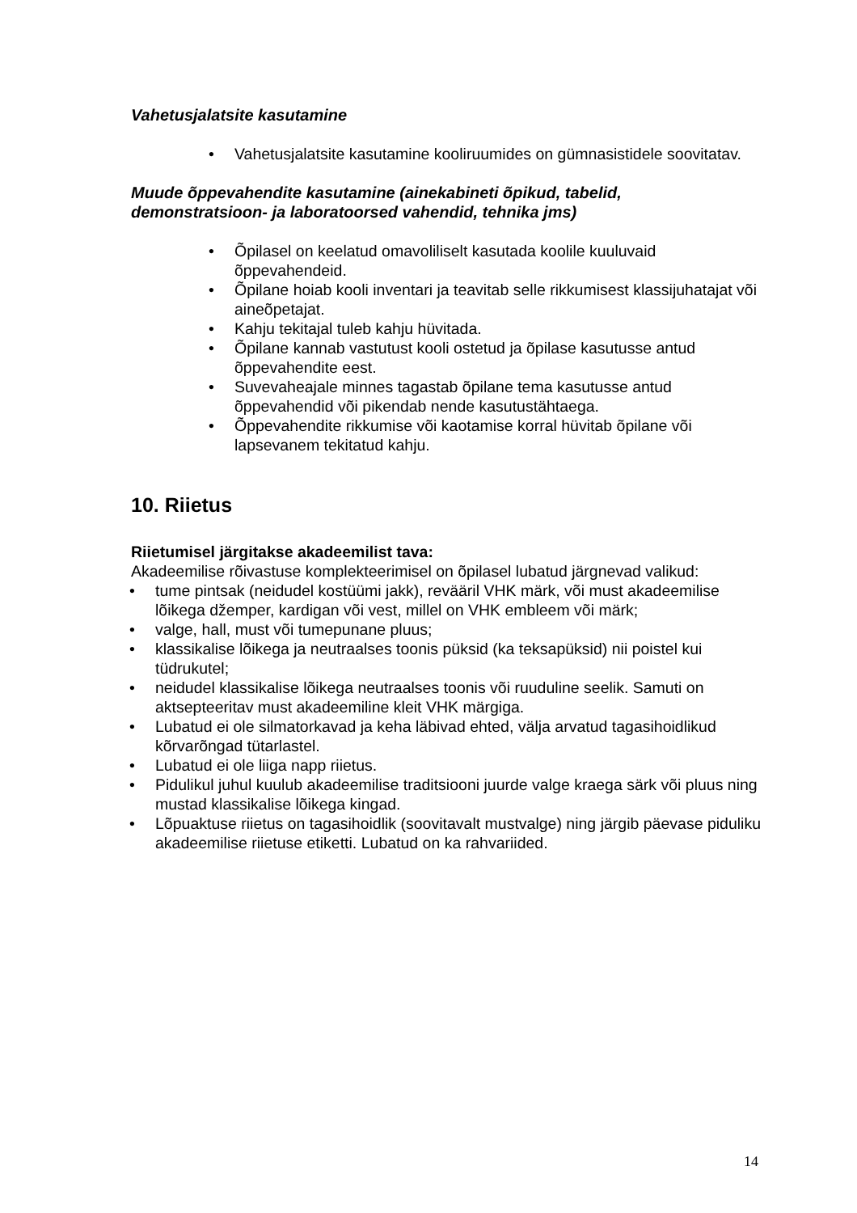Vahetusjalatsite kasutamine
• Vahetusjalatsite kasutamine kooliruumides on gümnasistidele soovitatav.
Muude õppevahendite kasutamine (ainekabineti õpikud, tabelid, demonstratsioon- ja laboratoorsed vahendid, tehnika jms)
• Õpilasel on keelatud omavoliliselt kasutada koolile kuuluvaid õppevahendeid.
• Õpilane hoiab kooli inventari ja teavitab selle rikkumisest klassijuhatajat või aineõpetajat.
• Kahju tekitajal tuleb kahju hüvitada.
• Õpilane kannab vastutust kooli ostetud ja õpilase kasutusse antud õppevahendite eest.
• Suvevaheajale minnes tagastab õpilane tema kasutusse antud õppevahendid või pikendab nende kasutustähtaega.
• Õppevahendite rikkumise või kaotamise korral hüvitab õpilane või lapsevanem tekitatud kahju.
10. Riietus
Riietumisel järgitakse akadeemilist tava:
Akadeemilise rõivastuse komplekteerimisel on õpilasel lubatud järgnevad valikud:
• tume pintsak (neidudel kostüümi jakk), revääril VHK märk, või must akadeemilise lõikega džemper, kardigan või vest, millel on VHK embleem või märk;
• valge, hall, must või tumepunane pluus;
• klassikalise lõikega ja neutraalses toonis püksid (ka teksapüksid) nii poistel kui tüdrukutel;
• neidudel klassikalise lõikega neutraalses toonis või ruuduline seelik. Samuti on aktsepteeritav must akadeemiline kleit VHK märgiga.
• Lubatud ei ole silmatorkavad ja keha läbivad ehted, välja arvatud tagasihoidlikud kõrvarõngad tütarlastel.
• Lubatud ei ole liiga napp riietus.
• Pidulikul juhul kuulub akadeemilise traditsiooni juurde valge kraega särk või pluus ning mustad klassikalise lõikega kingad.
• Lõpuaktuse riietus on tagasihoidlik (soovitavalt mustvalge) ning järgib päevase piduliku akadeemilise riietuse etiketti. Lubatud on ka rahvariided.
14